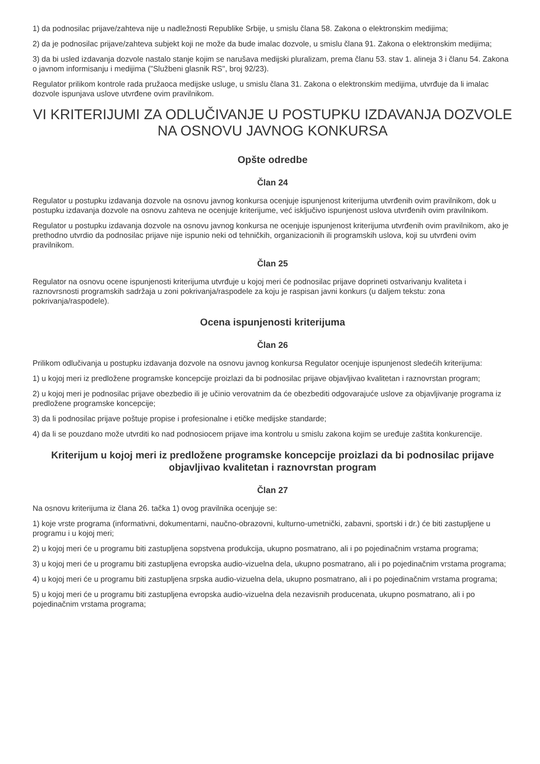1) da podnosilac prijave/zahteva nije u nadležnosti Republike Srbije, u smislu člana 58. Zakona o elektronskim medijima;
2) da je podnosilac prijave/zahteva subjekt koji ne može da bude imalac dozvole, u smislu člana 91. Zakona o elektronskim medijima;
3) da bi usled izdavanja dozvole nastalo stanje kojim se narušava medijski pluralizam, prema članu 53. stav 1. alineja 3 i članu 54. Zakona o javnom informisanju i medijima ("Službeni glasnik RS", broj 92/23).
Regulator prilikom kontrole rada pružaoca medijske usluge, u smislu člana 31. Zakona o elektronskim medijima, utvrđuje da li imalac dozvole ispunjava uslove utvrđene ovim pravilnikom.
VI KRITERIJUMI ZA ODLUČIVANJE U POSTUPKU IZDAVANJA DOZVOLE NA OSNOVU JAVNOG KONKURSA
Opšte odredbe
Član 24
Regulator u postupku izdavanja dozvole na osnovu javnog konkursa ocenjuje ispunjenost kriterijuma utvrđenih ovim pravilnikom, dok u postupku izdavanja dozvole na osnovu zahteva ne ocenjuje kriterijume, već isključivo ispunjenost uslova utvrđenih ovim pravilnikom.
Regulator u postupku izdavanja dozvole na osnovu javnog konkursa ne ocenjuje ispunjenost kriterijuma utvrđenih ovim pravilnikom, ako je prethodno utvrdio da podnosilac prijave nije ispunio neki od tehničkih, organizacionih ili programskih uslova, koji su utvrđeni ovim pravilnikom.
Član 25
Regulator na osnovu ocene ispunjenosti kriterijuma utvrđuje u kojoj meri će podnosilac prijave doprineti ostvarivanju kvaliteta i raznovrsnosti programskih sadržaja u zoni pokrivanja/raspodele za koju je raspisan javni konkurs (u daljem tekstu: zona pokrivanja/raspodele).
Ocena ispunjenosti kriterijuma
Član 26
Prilikom odlučivanja u postupku izdavanja dozvole na osnovu javnog konkursa Regulator ocenjuje ispunjenost sledećih kriterijuma:
1) u kojoj meri iz predložene programske koncepcije proizlazi da bi podnosilac prijave objavljivao kvalitetan i raznovrstan program;
2) u kojoj meri je podnosilac prijave obezbedio ili je učinio verovatnim da će obezbediti odgovarajuće uslove za objavljivanje programa iz predložene programske koncepcije;
3) da li podnosilac prijave poštuje propise i profesionalne i etičke medijske standarde;
4) da li se pouzdano može utvrditi ko nad podnosiocem prijave ima kontrolu u smislu zakona kojim se uređuje zaštita konkurencije.
Kriterijum u kojoj meri iz predložene programske koncepcije proizlazi da bi podnosilac prijave objavljivao kvalitetan i raznovrstan program
Član 27
Na osnovu kriterijuma iz člana 26. tačka 1) ovog pravilnika ocenjuje se:
1) koje vrste programa (informativni, dokumentarni, naučno-obrazovni, kulturno-umetnički, zabavni, sportski i dr.) će biti zastupljene u programu i u kojoj meri;
2) u kojoj meri će u programu biti zastupljena sopstvena produkcija, ukupno posmatrano, ali i po pojedinačnim vrstama programa;
3) u kojoj meri će u programu biti zastupljena evropska audio-vizuelna dela, ukupno posmatrano, ali i po pojedinačnim vrstama programa;
4) u kojoj meri će u programu biti zastupljena srpska audio-vizuelna dela, ukupno posmatrano, ali i po pojedinačnim vrstama programa;
5) u kojoj meri će u programu biti zastupljena evropska audio-vizuelna dela nezavisnih producenata, ukupno posmatrano, ali i po pojedinačnim vrstama programa;